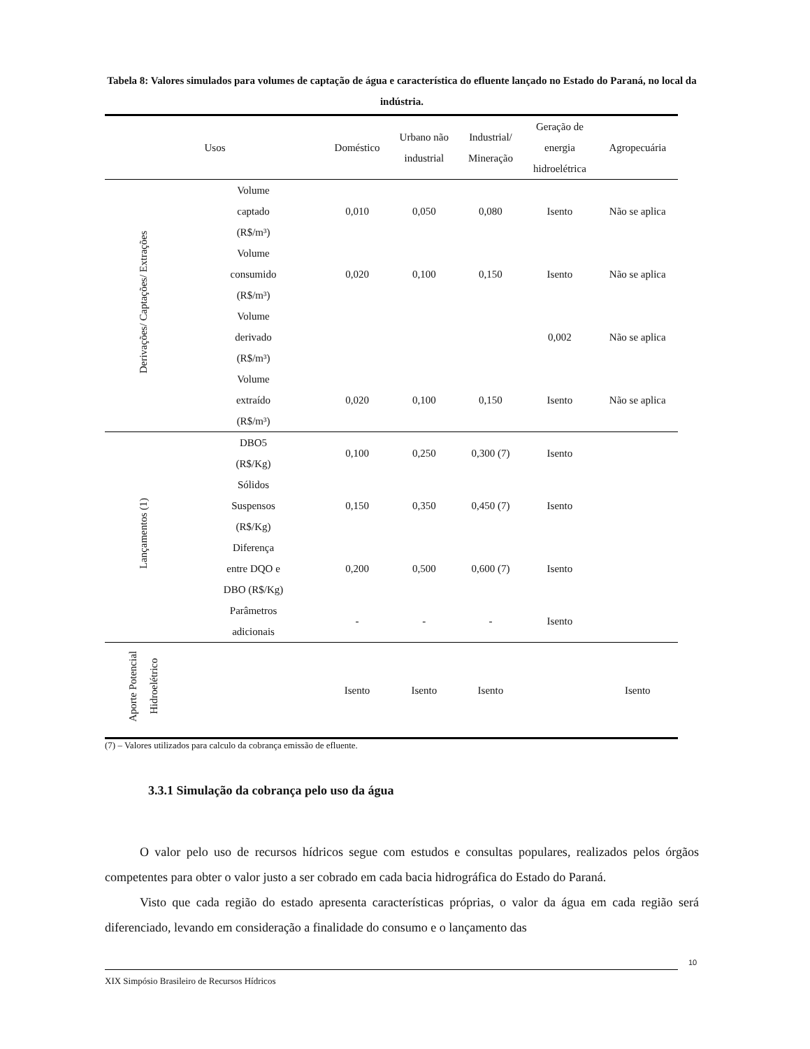Tabela 8: Valores simulados para volumes de captação de água e característica do efluente lançado no Estado do Paraná, no local da indústria.
| Usos | | Doméstico | Urbano não industrial | Industrial/ Mineração | Geração de energia hidroelétrica | Agropecuária |
| --- | --- | --- | --- | --- | --- | --- |
| Derivações/ Captações/ Extrações | Volume captado (R$/m³) | 0,010 | 0,050 | 0,080 | Isento | Não se aplica |
| | Volume consumido (R$/m³) | 0,020 | 0,100 | 0,150 | Isento | Não se aplica |
| | Volume derivado (R$/m³) | | | | 0,002 | Não se aplica |
| | Volume extraído (R$/m³) | 0,020 | 0,100 | 0,150 | Isento | Não se aplica |
| Lançamentos (1) | DBO5 (R$/Kg) | 0,100 | 0,250 | 0,300 (7) | Isento | |
| | Sólidos Suspensos (R$/Kg) | 0,150 | 0,350 | 0,450 (7) | Isento | |
| | Diferença entre DQO e DBO (R$/Kg) | 0,200 | 0,500 | 0,600 (7) | Isento | |
| | Parâmetros adicionais | - | - | - | Isento | |
| Aporte Potencial Hidroelétrico | | Isento | Isento | Isento | | Isento |
(7) – Valores utilizados para calculo da cobrança emissão de efluente.
3.3.1 Simulação da cobrança pelo uso da água
O valor pelo uso de recursos hídricos segue com estudos e consultas populares, realizados pelos órgãos competentes para obter o valor justo a ser cobrado em cada bacia hidrográfica do Estado do Paraná.
Visto que cada região do estado apresenta características próprias, o valor da água em cada região será diferenciado, levando em consideração a finalidade do consumo e o lançamento das
10
XIX Simpósio Brasileiro de Recursos Hídricos